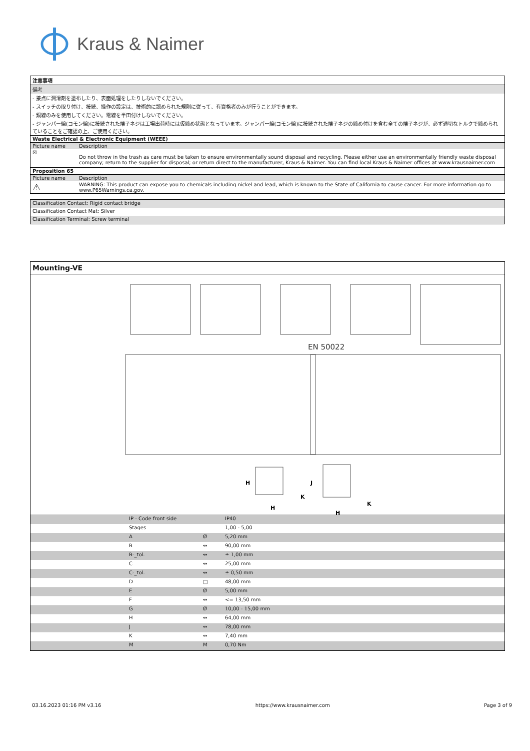Kraus & Naimer
| 注意事項 | |
| --- | --- |
| 備考 | |
| - 接点に潤滑剤を塗布したり、表面処理をしたりしないでください。 | |
| - スイッチの取り付け、接続、操作の設定は、技術的に認められた規則に従って、有資格者のみが行うことができます。 | |
| - 銅線のみを使用してください。電線を半田付けしないでください。 | |
| - ジャンパー線(コモン線)に接続された端子ネジは工場出荷時には仮締め状態となっています。ジャンパー線(コモン線)に接続された端子ネジの締め付けを含む全ての端子ネジが、必ず適切なトルクで締められていることをご確認の上、ご使用ください。 | |
| Waste Electrical & Electronic Equipment (WEEE) | |
| Picture name | Description |
| ☒ | Do not throw in the trash as care must be taken to ensure environmentally sound disposal and recycling. Please either use an environmentally friendly waste disposal company; return to the supplier for disposal; or return direct to the manufacturer, Kraus & Naimer. You can find local Kraus & Naimer offices at www.krausnaimer.com |
| Proposition 65 | |
| Picture name | Description |
| ⚠ | WARNING: This product can expose you to chemicals including nickel and lead, which is known to the State of California to cause cancer. For more information go to www.P65Warnings.ca.gov. |
| Classification Contact: Rigid contact bridge |
| Classification Contact Mat: Silver |
| Classification Terminal: Screw terminal |
Mounting-VE
EN 50022
H
H
K
K
J
H
| | IP - Code front side | | IP40 |
| | Stages | | 1,00 - 5,00 |
| | A | Ø | 5,20 mm |
| | B | ↔ | 90,00 mm |
| | B-_tol. | ↔ | ± 1,00 mm |
| | C | ↔ | 25,00 mm |
| | C-_tol. | ↔ | ± 0,50 mm |
| | D | □ | 48,00 mm |
| | E | Ø | 5,00 mm |
| | F | ↔ | <= 13,50 mm |
| | G | Ø | 10,00 - 15,00 mm |
| | H | ↔ | 64,00 mm |
| | J | ↔ | 78,00 mm |
| | K | ↔ | 7,40 mm |
| | M | M | 0,70 Nm |
03.16.2023 01:16 PM v3.16 https://www.krausnaimer.com Page 3 of 9